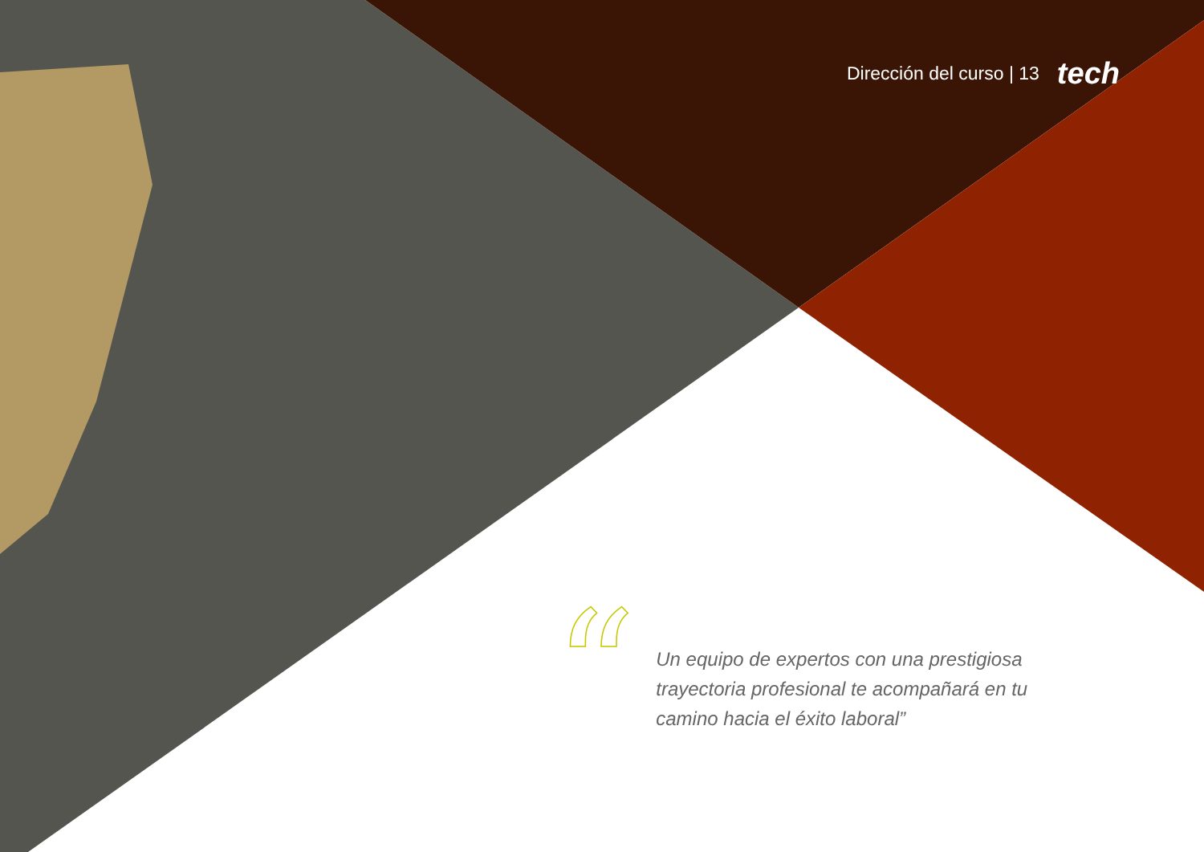Dirección del curso | 13 tech
“
Un equipo de expertos con una prestigiosa trayectoria profesional te acompañará en tu camino hacia el éxito laboral”